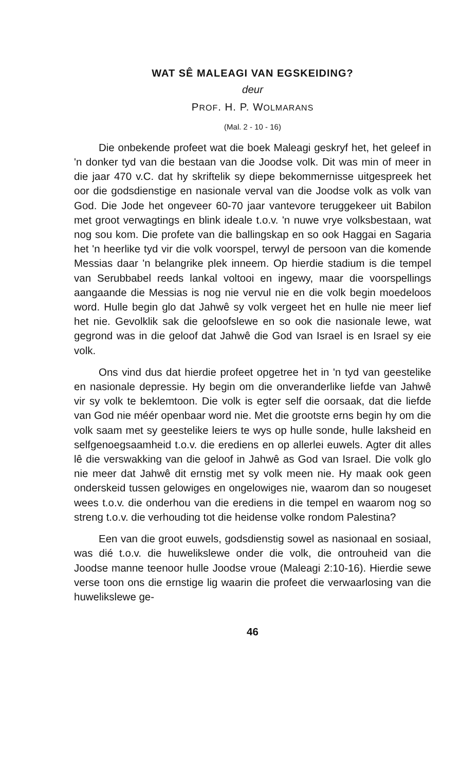WAT SÊ MALEAGI VAN EGSKEIDING?
deur
PROF. H. P. WOLMARANS
(Mal. 2 - 10 - 16)
Die onbekende profeet wat die boek Maleagi geskryf het, het geleef in 'n donker tyd van die bestaan van die Joodse volk. Dit was min of meer in die jaar 470 v.C. dat hy skriftelik sy diepe bekommernisse uitgespreek het oor die godsdienstige en nasionale verval van die Joodse volk as volk van God. Die Jode het ongeveer 60-70 jaar vantevore teruggekeer uit Babilon met groot verwagtings en blink ideale t.o.v. 'n nuwe vrye volksbestaan, wat nog sou kom. Die profete van die ballingskap en so ook Haggai en Sagaria het 'n heerlike tyd vir die volk voorspel, terwyl de persoon van die komende Messias daar 'n belangrike plek inneem. Op hierdie stadium is die tempel van Serubbabel reeds lankal voltooi en ingewy, maar die voorspellings aangaande die Messias is nog nie vervul nie en die volk begin moedeloos word. Hulle begin glo dat Jahwê sy volk vergeet het en hulle nie meer lief het nie. Gevolklik sak die geloofslewe en so ook die nasionale lewe, wat gegrond was in die geloof dat Jahwê die God van Israel is en Israel sy eie volk.
Ons vind dus dat hierdie profeet opgetree het in 'n tyd van geestelike en nasionale depressie. Hy begin om die onveranderlike liefde van Jahwê vir sy volk te beklemtoon. Die volk is egter self die oorsaak, dat die liefde van God nie méér openbaar word nie. Met die grootste erns begin hy om die volk saam met sy geestelike leiers te wys op hulle sonde, hulle laksheid en selfgenoegsaamheid t.o.v. die erediens en op allerlei euwels. Agter dit alles lê die verswakking van die geloof in Jahwê as God van Israel. Die volk glo nie meer dat Jahwê dit ernstig met sy volk meen nie. Hy maak ook geen onderskeid tussen gelowiges en ongelowiges nie, waarom dan so nougeset wees t.o.v. die onderhou van die erediens in die tempel en waarom nog so streng t.o.v. die verhouding tot die heidense volke rondom Palestina?
Een van die groot euwels, godsdienstig sowel as nasionaal en sosiaal, was dié t.o.v. die huwelikslewe onder die volk, die ontrouheid van die Joodse manne teenoor hulle Joodse vroue (Maleagi 2:10-16). Hierdie sewe verse toon ons die ernstige lig waarin die profeet die verwaarlosing van die huwelikslewe ge-
46